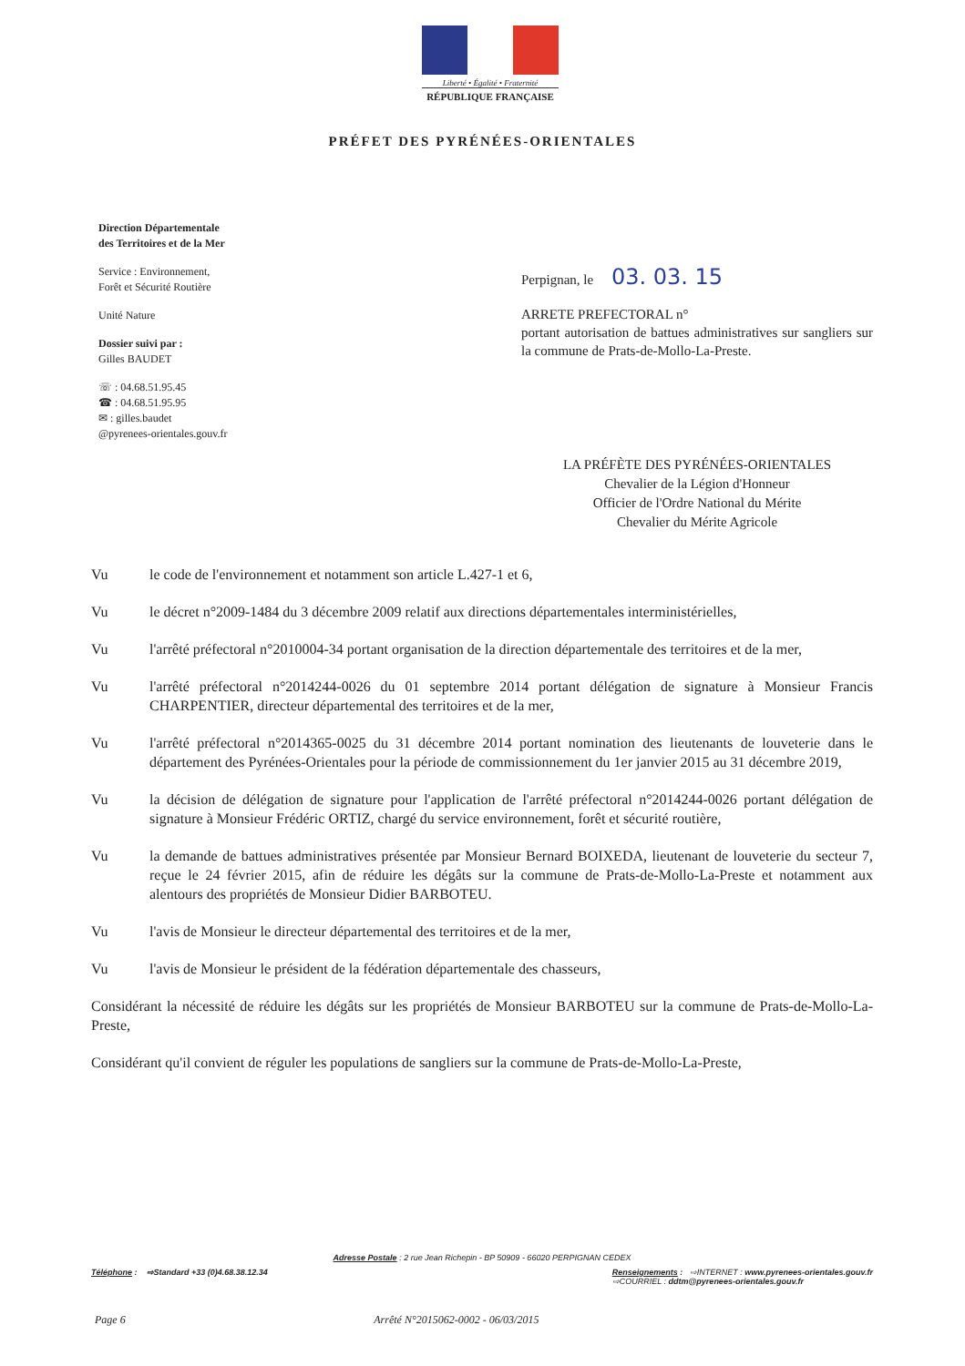Liberté • Égalité • Fraternité
RÉPUBLIQUE FRANÇAISE
PRÉFET DES PYRÉNÉES-ORIENTALES
Direction Départementale
des Territoires et de la Mer
Service : Environnement,
Forêt et Sécurité Routière
Unité Nature
Dossier suivi par :
Gilles BAUDET
☏ : 04.68.51.95.45
☎ : 04.68.51.95.95
✉ : gilles.baudet
@pyrenees-orientales.gouv.fr
Perpignan, le 03. 03. 15
ARRETE PREFECTORAL n°
portant autorisation de battues administratives sur sangliers sur la commune de Prats-de-Mollo-La-Preste.
LA PRÉFÈTE DES PYRÉNÉES-ORIENTALES
Chevalier de la Légion d'Honneur
Officier de l'Ordre National du Mérite
Chevalier du Mérite Agricole
Vu le code de l'environnement et notamment son article L.427-1 et 6,
Vu le décret n°2009-1484 du 3 décembre 2009 relatif aux directions départementales interministérielles,
Vu l'arrêté préfectoral n°2010004-34 portant organisation de la direction départementale des territoires et de la mer,
Vu l'arrêté préfectoral n°2014244-0026 du 01 septembre 2014 portant délégation de signature à Monsieur Francis CHARPENTIER, directeur départemental des territoires et de la mer,
Vu l'arrêté préfectoral n°2014365-0025 du 31 décembre 2014 portant nomination des lieutenants de louveterie dans le département des Pyrénées-Orientales pour la période de commissionnement du 1er janvier 2015 au 31 décembre 2019,
Vu la décision de délégation de signature pour l'application de l'arrêté préfectoral n°2014244-0026 portant délégation de signature à Monsieur Frédéric ORTIZ, chargé du service environnement, forêt et sécurité routière,
Vu la demande de battues administratives présentée par Monsieur Bernard BOIXEDA, lieutenant de louveterie du secteur 7, reçue le 24 février 2015, afin de réduire les dégâts sur la commune de Prats-de-Mollo-La-Preste et notamment aux alentours des propriétés de Monsieur Didier BARBOTEU.
Vu l'avis de Monsieur le directeur départemental des territoires et de la mer,
Vu l'avis de Monsieur le président de la fédération départementale des chasseurs,
Considérant la nécessité de réduire les dégâts sur les propriétés de Monsieur BARBOTEU sur la commune de Prats-de-Mollo-La-Preste,
Considérant qu'il convient de réguler les populations de sangliers sur la commune de Prats-de-Mollo-La-Preste,
Adresse Postale : 2 rue Jean Richepin - BP 50909 - 66020 PERPIGNAN CEDEX
Téléphone : ⇨Standard +33 (0)4.68.38.12.34
Renseignements : ⇨INTERNET : www.pyrenees-orientales.gouv.fr
⇨COURRIEL : ddtm@pyrenees-orientales.gouv.fr
Page 6 Arrêté N°2015062-0002 - 06/03/2015